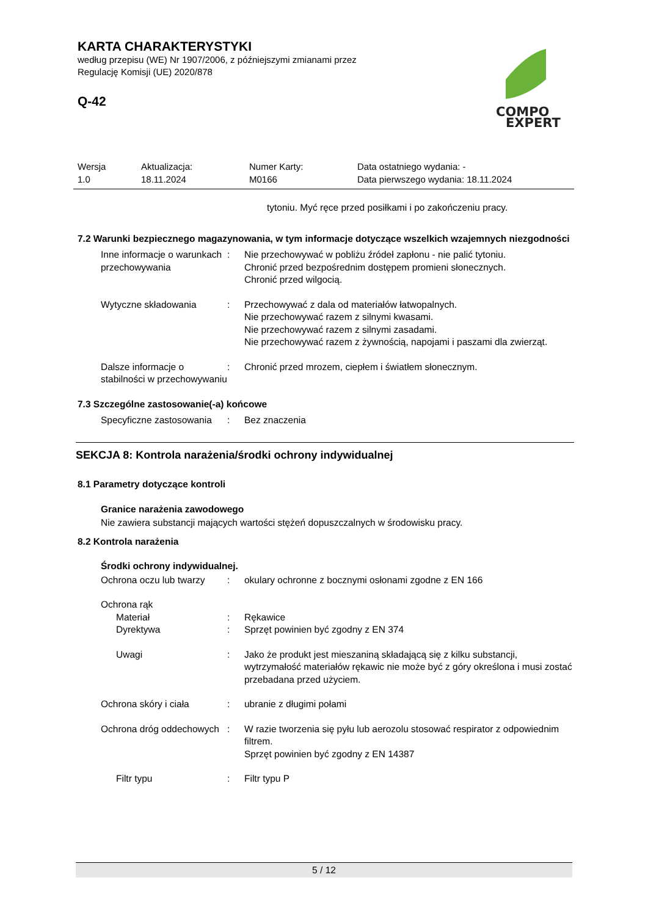KARTA CHARAKTERYSTYKI
według przepisu (WE) Nr 1907/2006, z późniejszymi zmianami przez
Regulację Komisji (UE) 2020/878
Q-42
COMPO
EXPERT
Wersja
1.0
Aktualizacja:
18.11.2024
Numer Karty:
M0166
Data ostatniego wydania: -
Data pierwszego wydania: 18.11.2024
tytoniu. Myć ręce przed posiłkami i po zakończeniu pracy.
7.2 Warunki bezpiecznego magazynowania, w tym informacje dotyczące wszelkich wzajemnych niezgodności
Inne informacje o warunkach przechowywania
: Nie przechowywać w pobliżu źródeł zapłonu - nie palić tytoniu.
Chronić przed bezpośrednim dostępem promieni słonecznych.
Chronić przed wilgocią.
Wytyczne składowania : Przechowywać z dala od materiałów łatwopalnych.
Nie przechowywać razem z silnymi kwasami.
Nie przechowywać razem z silnymi zasadami.
Nie przechowywać razem z żywnością, napojami i paszami dla zwierząt.
Dalsze informacje o stabilności w przechowywaniu
: Chronić przed mrozem, ciepłem i światłem słonecznym.
7.3 Szczególne zastosowanie(-a) końcowe
Specyficzne zastosowania : Bez znaczenia
SEKCJA 8: Kontrola narażenia/środki ochrony indywidualnej
8.1 Parametry dotyczące kontroli
Granice narażenia zawodowego
Nie zawiera substancji mających wartości stężeń dopuszczalnych w środowisku pracy.
8.2 Kontrola narażenia
Środki ochrony indywidualnej.
Ochrona oczu lub twarzy : okulary ochronne z bocznymi osłonami zgodne z EN 166
Ochrona rąk
Materiał : Rękawice
Dyrektywa : Sprzęt powinien być zgodny z EN 374
Uwagi : Jako że produkt jest mieszaniną składającą się z kilku substancji, wytrzymałość materiałów rękawic nie może być z góry określona i musi zostać przebadana przed użyciem.
Ochrona skóry i ciała : ubranie z długimi połami
Ochrona dróg oddechowych : W razie tworzenia się pyłu lub aerozolu stosować respirator z odpowiednim filtrem.
Sprzęt powinien być zgodny z EN 14387
Filtr typu : Filtr typu P
5 / 12